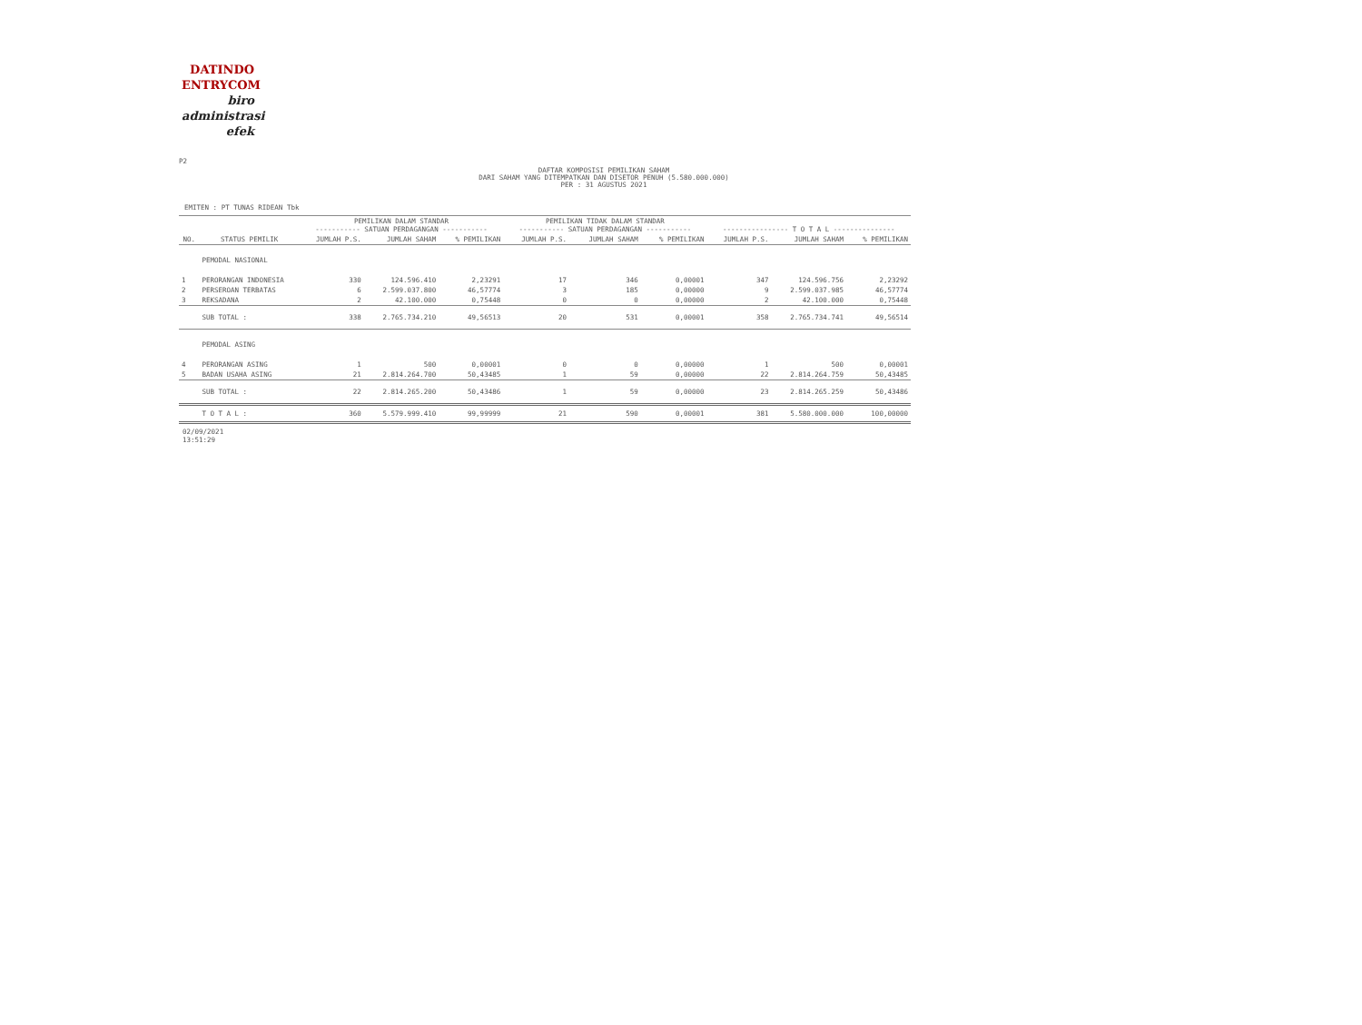DATINDO
ENTRYCOM
biro
administrasi
efek
P2
DAFTAR KOMPOSISI PEMILIKAN SAHAM
DARI SAHAM YANG DITEMPATKAN DAN DISETOR PENUH (5.580.000.000)
PER : 31 AGUSTUS 2021
EMITEN : PT TUNAS RIDEAN Tbk
| | | PEMILIKAN DALAM STANDAR ----------- SATUAN PERDAGANGAN ----------- | | | PEMILIKAN TIDAK DALAM STANDAR ----------- SATUAN PERDAGANGAN ----------- | | | ---------------- T O T A L --------------- | | |
| --- | --- | --- | --- | --- | --- | --- | --- | --- | --- | --- |
| NO. | STATUS PEMILIK | JUMLAH P.S. | JUMLAH SAHAM | % PEMILIKAN | JUMLAH P.S. | JUMLAH SAHAM | % PEMILIKAN | JUMLAH P.S. | JUMLAH SAHAM | % PEMILIKAN |
| | PEMODAL NASIONAL | | | | | | | | | |
| 1 | PERORANGAN INDONESIA | 330 | 124.596.410 | 2,23291 | 17 | 346 | 0,00001 | 347 | 124.596.756 | 2,23292 |
| 2 | PERSEROAN TERBATAS | 6 | 2.599.037.800 | 46,57774 | 3 | 185 | 0,00000 | 9 | 2.599.037.985 | 46,57774 |
| 3 | REKSADANA | 2 | 42.100.000 | 0,75448 | 0 | 0 | 0,00000 | 2 | 42.100.000 | 0,75448 |
| | SUB TOTAL : | 338 | 2.765.734.210 | 49,56513 | 20 | 531 | 0,00001 | 358 | 2.765.734.741 | 49,56514 |
| | PEMODAL ASING | | | | | | | | | |
| 4 | PERORANGAN ASING | 1 | 500 | 0,00001 | 0 | 0 | 0,00000 | 1 | 500 | 0,00001 |
| 5 | BADAN USAHA ASING | 21 | 2.814.264.700 | 50,43485 | 1 | 59 | 0,00000 | 22 | 2.814.264.759 | 50,43485 |
| | SUB TOTAL : | 22 | 2.814.265.200 | 50,43486 | 1 | 59 | 0,00000 | 23 | 2.814.265.259 | 50,43486 |
| | T O T A L : | 360 | 5.579.999.410 | 99,99999 | 21 | 590 | 0,00001 | 381 | 5.580.000.000 | 100,00000 |
02/09/2021
13:51:29